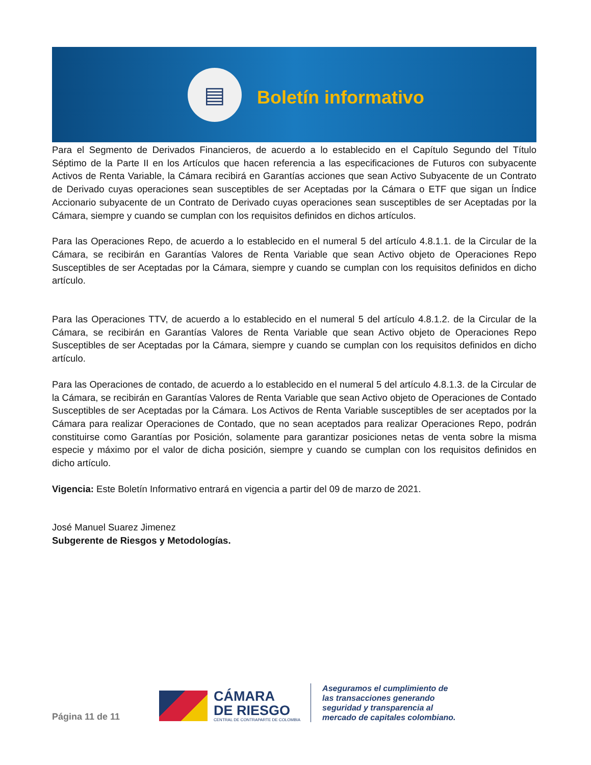▤
Boletín informativo
Para el Segmento de Derivados Financieros, de acuerdo a lo establecido en el Capítulo Segundo del Título Séptimo de la Parte II en los Artículos que hacen referencia a las especificaciones de Futuros con subyacente Activos de Renta Variable, la Cámara recibirá en Garantías acciones que sean Activo Subyacente de un Contrato de Derivado cuyas operaciones sean susceptibles de ser Aceptadas por la Cámara o ETF que sigan un Índice Accionario subyacente de un Contrato de Derivado cuyas operaciones sean susceptibles de ser Aceptadas por la Cámara, siempre y cuando se cumplan con los requisitos definidos en dichos artículos.
Para las Operaciones Repo, de acuerdo a lo establecido en el numeral 5 del artículo 4.8.1.1. de la Circular de la Cámara, se recibirán en Garantías Valores de Renta Variable que sean Activo objeto de Operaciones Repo Susceptibles de ser Aceptadas por la Cámara, siempre y cuando se cumplan con los requisitos definidos en dicho artículo.
Para las Operaciones TTV, de acuerdo a lo establecido en el numeral 5 del artículo 4.8.1.2. de la Circular de la Cámara, se recibirán en Garantías Valores de Renta Variable que sean Activo objeto de Operaciones Repo Susceptibles de ser Aceptadas por la Cámara, siempre y cuando se cumplan con los requisitos definidos en dicho artículo.
Para las Operaciones de contado, de acuerdo a lo establecido en el numeral 5 del artículo 4.8.1.3. de la Circular de la Cámara, se recibirán en Garantías Valores de Renta Variable que sean Activo objeto de Operaciones de Contado Susceptibles de ser Aceptadas por la Cámara. Los Activos de Renta Variable susceptibles de ser aceptados por la Cámara para realizar Operaciones de Contado, que no sean aceptados para realizar Operaciones Repo, podrán constituirse como Garantías por Posición, solamente para garantizar posiciones netas de venta sobre la misma especie y máximo por el valor de dicha posición, siempre y cuando se cumplan con los requisitos definidos en dicho artículo.
Vigencia: Este Boletín Informativo entrará en vigencia a partir del 09 de marzo de 2021.
José Manuel Suarez Jimenez
Subgerente de Riesgos y Metodologías.
Página 11 de 11
CÁMARA
DE RIESGO
CENTRAL DE CONTRAPARTE DE COLOMBIA
Aseguramos el cumplimiento de
las transacciones generando
seguridad y transparencia al
mercado de capitales colombiano.